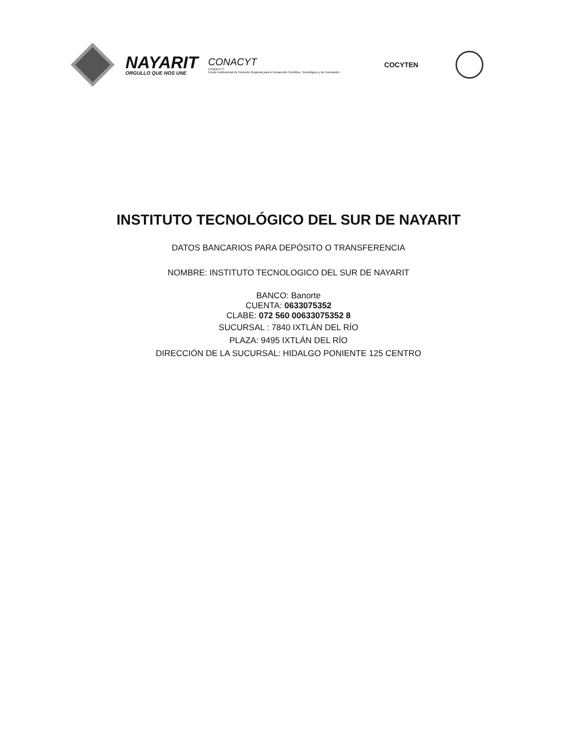NAYARIT
ORGULLO QUE NOS UNE
CONACYT
FORDECYT
Fondo Institucional de Fomento Regional para el Desarrollo Científico, Tecnológico y de Innovación
COCYTEN
INSTITUTO TECNOLÓGICO DEL SUR DE NAYARIT
DATOS BANCARIOS PARA DEPÓSITO O TRANSFERENCIA
NOMBRE: INSTITUTO TECNOLOGICO DEL SUR DE NAYARIT
BANCO: Banorte
CUENTA: 0633075352
CLABE: 072 560 00633075352 8
SUCURSAL : 7840 IXTLÁN DEL RÍO
PLAZA: 9495 IXTLÁN DEL RÍO
DIRECCIÓN DE LA SUCURSAL: HIDALGO PONIENTE 125 CENTRO